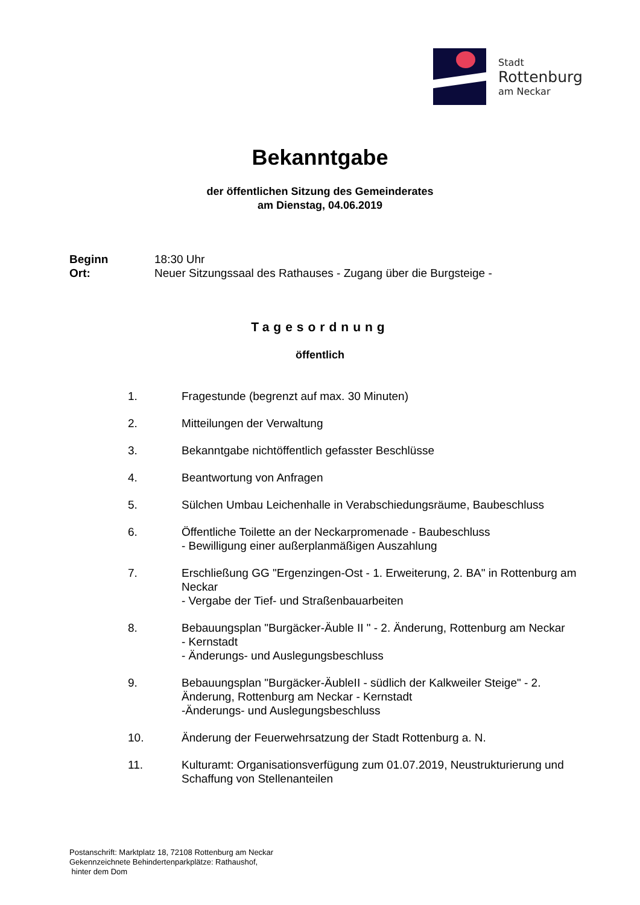Stadt
Rottenburg
am Neckar
Bekanntgabe
der öffentlichen Sitzung des Gemeinderates
am Dienstag, 04.06.2019
Beginn 18:30 Uhr
Ort: Neuer Sitzungssaal des Rathauses - Zugang über die Burgsteige -
Tagesordnung
öffentlich
1. Fragestunde (begrenzt auf max. 30 Minuten)
2. Mitteilungen der Verwaltung
3. Bekanntgabe nichtöffentlich gefasster Beschlüsse
4. Beantwortung von Anfragen
5. Sülchen Umbau Leichenhalle in Verabschiedungsräume, Baubeschluss
6. Öffentliche Toilette an der Neckarpromenade - Baubeschluss
- Bewilligung einer außerplanmäßigen Auszahlung
7. Erschließung GG "Ergenzingen-Ost - 1. Erweiterung, 2. BA" in Rottenburg am Neckar
- Vergabe der Tief- und Straßenbauarbeiten
8. Bebauungsplan "Burgäcker-Äuble II " - 2. Änderung, Rottenburg am Neckar
- Kernstadt
- Änderungs- und Auslegungsbeschluss
9. Bebauungsplan "Burgäcker-ÄubleII - südlich der Kalkweiler Steige" - 2. Änderung, Rottenburg am Neckar - Kernstadt
-Änderungs- und Auslegungsbeschluss
10. Änderung der Feuerwehrsatzung der Stadt Rottenburg a. N.
11. Kulturamt: Organisationsverfügung zum 01.07.2019, Neustrukturierung und Schaffung von Stellenanteilen
Postanschrift: Marktplatz 18, 72108 Rottenburg am Neckar
Gekennzeichnete Behindertenparkplätze: Rathaushof,
hinter dem Dom